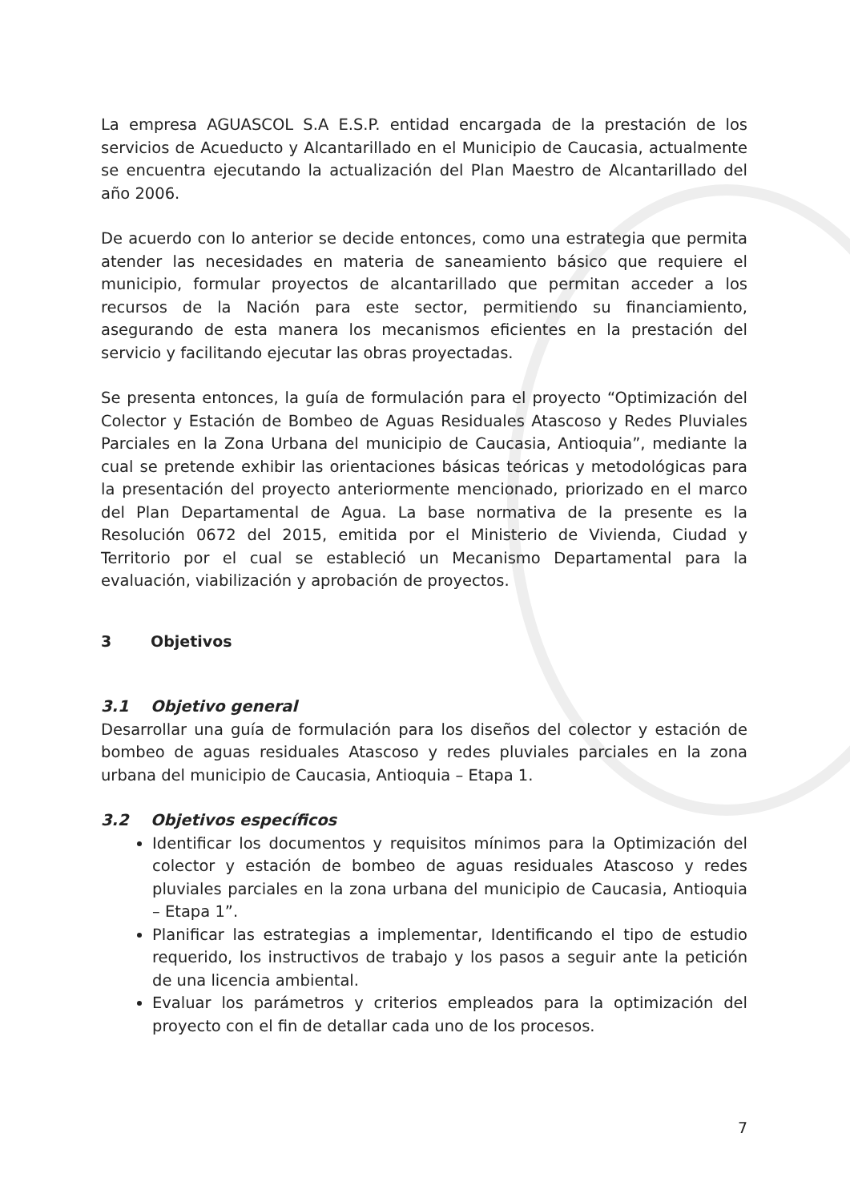La empresa AGUASCOL S.A E.S.P. entidad encargada de la prestación de los servicios de Acueducto y Alcantarillado en el Municipio de Caucasia, actualmente se encuentra ejecutando la actualización del Plan Maestro de Alcantarillado del año 2006.
De acuerdo con lo anterior se decide entonces, como una estrategia que permita atender las necesidades en materia de saneamiento básico que requiere el municipio, formular proyectos de alcantarillado que permitan acceder a los recursos de la Nación para este sector, permitiendo su financiamiento, asegurando de esta manera los mecanismos eficientes en la prestación del servicio y facilitando ejecutar las obras proyectadas.
Se presenta entonces, la guía de formulación para el proyecto “Optimización del Colector y Estación de Bombeo de Aguas Residuales Atascoso y Redes Pluviales Parciales en la Zona Urbana del municipio de Caucasia, Antioquia”, mediante la cual se pretende exhibir las orientaciones básicas teóricas y metodológicas para la presentación del proyecto anteriormente mencionado, priorizado en el marco del Plan Departamental de Agua. La base normativa de la presente es la Resolución 0672 del 2015, emitida por el Ministerio de Vivienda, Ciudad y Territorio por el cual se estableció un Mecanismo Departamental para la evaluación, viabilización y aprobación de proyectos.
3 Objetivos
3.1 Objetivo general
Desarrollar una guía de formulación para los diseños del colector y estación de bombeo de aguas residuales Atascoso y redes pluviales parciales en la zona urbana del municipio de Caucasia, Antioquia – Etapa 1.
3.2 Objetivos específicos
Identificar los documentos y requisitos mínimos para la Optimización del colector y estación de bombeo de aguas residuales Atascoso y redes pluviales parciales en la zona urbana del municipio de Caucasia, Antioquia – Etapa 1”.
Planificar las estrategias a implementar, Identificando el tipo de estudio requerido, los instructivos de trabajo y los pasos a seguir ante la petición de una licencia ambiental.
Evaluar los parámetros y criterios empleados para la optimización del proyecto con el fin de detallar cada uno de los procesos.
7